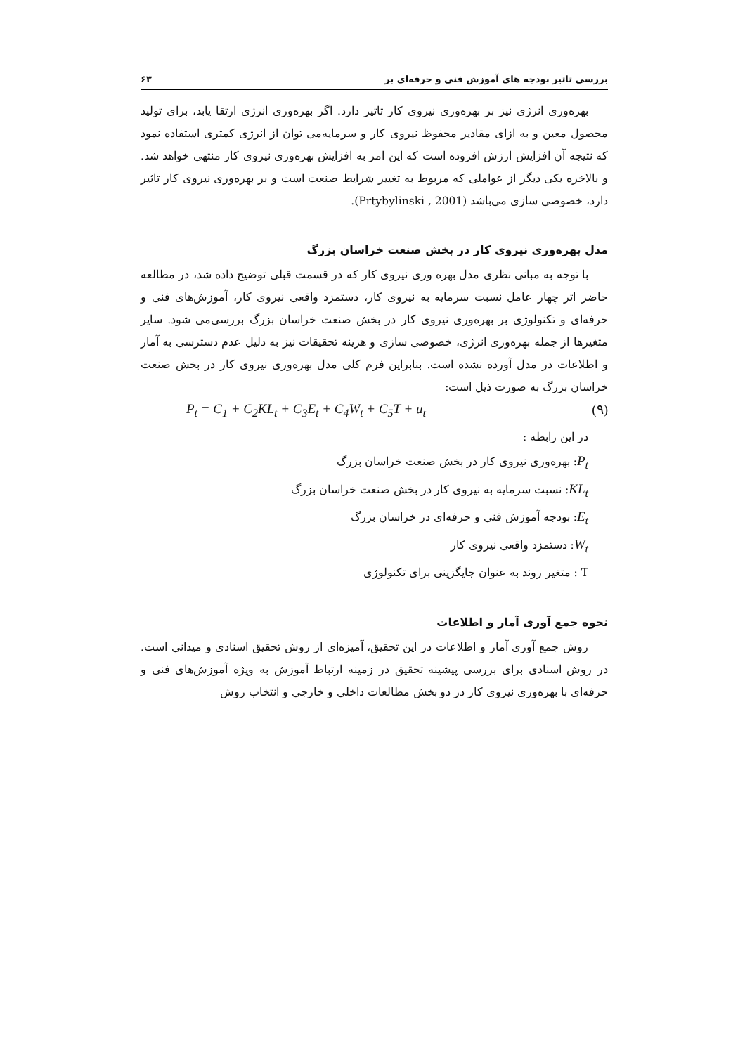بررسی تاثیر بودجه های آموزش فنی و حرفه‌ای بر ۶۳
بهره‌وری انرژی نیز بر بهره‌وری نیروی کار تاثیر دارد. اگر بهره‌وری انرژی ارتقا یابد، برای تولید محصول معین و به ازای مقادیر محفوظ نیروی کار و سرمایه‌می توان از انرژی کمتری استفاده نمود که نتیجه آن افزایش ارزش افزوده است که این امر به افزایش بهره‌وری نیروی کار منتهی خواهد شد. و بالاخره یکی دیگر از عواملی که مربوط به تغییر شرایط صنعت است و بر بهره‌وری نیروی کار تاثیر دارد، خصوصی سازی می‌باشد (Prtybylinski , 2001).
مدل بهره‌وری نیروی کار در بخش صنعت خراسان بزرگ
با توجه به مبانی نظری مدل بهره وری نیروی کار که در قسمت قبلی توضیح داده شد، در مطالعه حاضر اثر چهار عامل نسبت سرمایه به نیروی کار، دستمزد واقعی نیروی کار، آموزش‌های فنی و حرفه‌ای و تکنولوژی بر بهره‌وری نیروی کار در بخش صنعت خراسان بزرگ بررسی‌می شود. سایر متغیرها از جمله بهره‌وری انرژی، خصوصی سازی و هزینه تحقیقات نیز به دلیل عدم دسترسی به آمار و اطلاعات در مدل آورده نشده است. بنابراین فرم کلی مدل بهره‌وری نیروی کار در بخش صنعت خراسان بزرگ به صورت ذیل است:
P<sub>t</sub> = C<sub>1</sub> + C<sub>2</sub>KL<sub>t</sub> + C<sub>3</sub>E<sub>t</sub> + C<sub>4</sub>W<sub>t</sub> + C<sub>5</sub>T + u<sub>t</sub> (۹)
در این رابطه :
P<sub>t</sub>: بهره‌وری نیروی کار در بخش صنعت خراسان بزرگ
KL<sub>t</sub>: نسبت سرمایه به نیروی کار در بخش صنعت خراسان بزرگ
E<sub>t</sub>: بودجه آموزش فنی و حرفه‌ای در خراسان بزرگ
W<sub>t</sub>: دستمزد واقعی نیروی کار
T : متغیر روند به عنوان جایگزینی برای تکنولوژی
نحوه جمع آوری آمار و اطلاعات
روش جمع آوری آمار و اطلاعات در این تحقیق، آمیزه‌ای از روش تحقیق اسنادی و میدانی است. در روش اسنادی برای بررسی پیشینه تحقیق در زمینه ارتباط آموزش به ویژه آموزش‌های فنی و حرفه‌ای با بهره‌وری نیروی کار در دو بخش مطالعات داخلی و خارجی و انتخاب روش